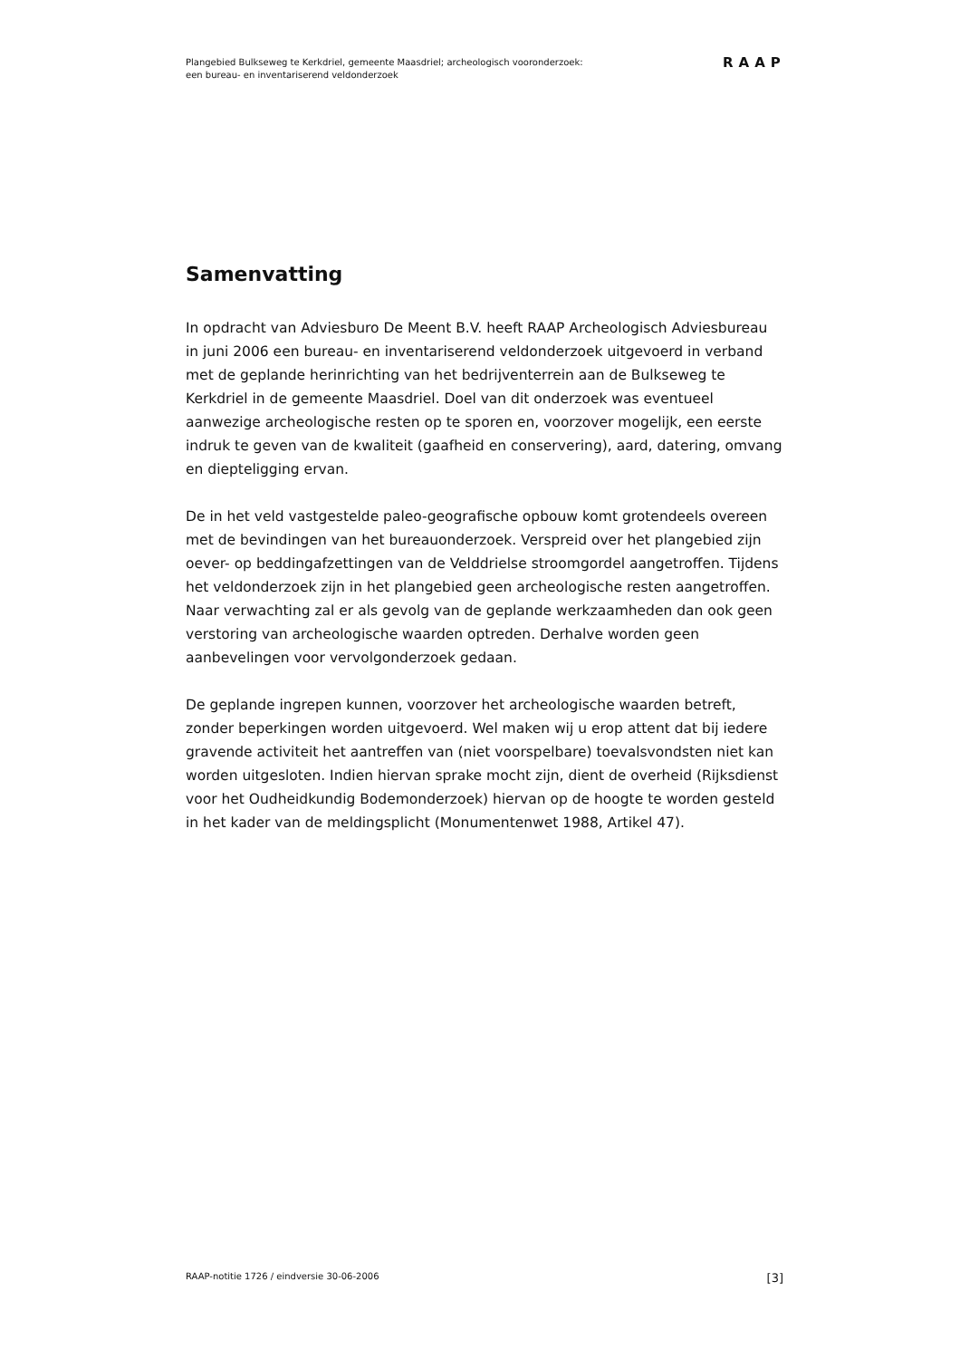Plangebied Bulkseweg te Kerkdriel, gemeente Maasdriel; archeologisch vooronderzoek:
een bureau- en inventariserend veldonderzoek
RAAP
Samenvatting
In opdracht van Adviesburo De Meent B.V. heeft RAAP Archeologisch Adviesbureau in juni 2006 een bureau- en inventariserend veldonderzoek uitgevoerd in verband met de geplande herinrichting van het bedrijventerrein aan de Bulkseweg te Kerkdriel in de gemeente Maasdriel. Doel van dit onderzoek was eventueel aanwezige archeologische resten op te sporen en, voorzover mogelijk, een eerste indruk te geven van de kwaliteit (gaafheid en conservering), aard, datering, omvang en diepteligging ervan.
De in het veld vastgestelde paleo-geografische opbouw komt grotendeels overeen met de bevindingen van het bureauonderzoek. Verspreid over het plangebied zijn oever- op beddingafzettingen van de Velddrielse stroomgordel aangetroffen. Tijdens het veldonderzoek zijn in het plangebied geen archeologische resten aangetroffen. Naar verwachting zal er als gevolg van de geplande werkzaamheden dan ook geen verstoring van archeologische waarden optreden. Derhalve worden geen aanbevelingen voor vervolgonderzoek gedaan.
De geplande ingrepen kunnen, voorzover het archeologische waarden betreft, zonder beperkingen worden uitgevoerd. Wel maken wij u erop attent dat bij iedere gravende activiteit het aantreffen van (niet voorspelbare) toevalsvondsten niet kan worden uitgesloten. Indien hiervan sprake mocht zijn, dient de overheid (Rijksdienst voor het Oudheidkundig Bodemonderzoek) hiervan op de hoogte te worden gesteld in het kader van de meldingsplicht (Monumentenwet 1988, Artikel 47).
RAAP-notitie 1726 / eindversie 30-06-2006 [3]